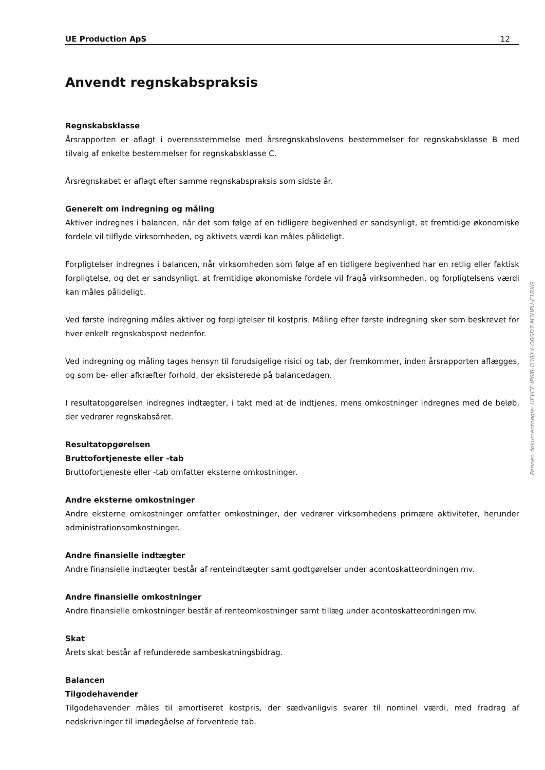UE Production ApS 12
Anvendt regnskabspraksis
Regnskabsklasse
Årsrapporten er aflagt i overensstemmelse med årsregnskabslovens bestemmelser for regnskabsklasse B med tilvalg af enkelte bestemmelser for regnskabsklasse C.
Årsregnskabet er aflagt efter samme regnskabspraksis som sidste år.
Generelt om indregning og måling
Aktiver indregnes i balancen, når det som følge af en tidligere begivenhed er sandsynligt, at fremtidige økonomiske fordele vil tilflyde virksomheden, og aktivets værdi kan måles pålideligt.
Forpligtelser indregnes i balancen, når virksomheden som følge af en tidligere begivenhed har en retlig eller faktisk forpligtelse, og det er sandsynligt, at fremtidige økonomiske fordele vil fragå virksomheden, og forpligtelsens værdi kan måles pålideligt.
Ved første indregning måles aktiver og forpligtelser til kostpris. Måling efter første indregning sker som beskrevet for hver enkelt regnskabspost nedenfor.
Ved indregning og måling tages hensyn til forudsigelige risici og tab, der fremkommer, inden årsrapporten aflægges, og som be- eller afkræfter forhold, der eksisterede på balancedagen.
I resultatopgørelsen indregnes indtægter, i takt med at de indtjenes, mens omkostninger indregnes med de beløb, der vedrører regnskabsåret.
Resultatopgørelsen
Bruttofortjeneste eller -tab
Bruttofortjeneste eller -tab omfatter eksterne omkostninger.
Andre eksterne omkostninger
Andre eksterne omkostninger omfatter omkostninger, der vedrører virksomhedens primære aktiviteter, herunder administrationsomkostninger.
Andre finansielle indtægter
Andre finansielle indtægter består af renteindtægter samt godtgørelser under acontoskatteordningen mv.
Andre finansielle omkostninger
Andre finansielle omkostninger består af renteomkostninger samt tillæg under acontoskatteordningen mv.
Skat
Årets skat består af refunderede sambeskatningsbidrag.
Balancen
Tilgodehavender
Tilgodehavender måles til amortiseret kostpris, der sædvanligvis svarer til nominel værdi, med fradrag af nedskrivninger til imødegåelse af forventede tab.
Penneo dokumentnøgle: UEVCE-IP6IB-O38X4-O6GD7-M3HPU-E1BXG